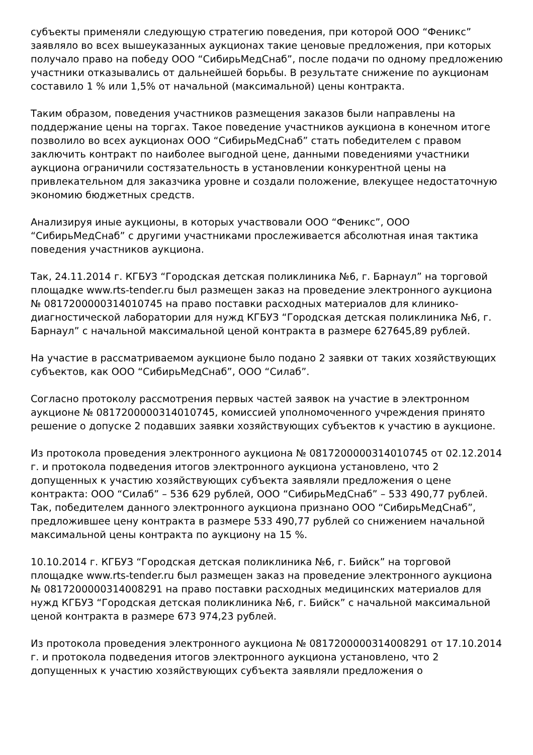субъекты применяли следующую стратегию поведения, при которой ООО “Феникс” заявляло во всех вышеуказанных аукционах такие ценовые предложения, при которых получало право на победу ООО “СибирьМедСнаб”, после подачи по одному предложению участники отказывались от дальнейшей борьбы. В результате снижение по аукционам составило 1 % или 1,5% от начальной (максимальной) цены контракта.
Таким образом, поведения участников размещения заказов были направлены на поддержание цены на торгах. Такое поведение участников аукциона в конечном итоге позволило во всех аукционах ООО “СибирьМедСнаб” стать победителем с правом заключить контракт по наиболее выгодной цене, данными поведениями участники аукциона ограничили состязательность в установлении конкурентной цены на привлекательном для заказчика уровне и создали положение, влекущее недостаточную экономию бюджетных средств.
Анализируя иные аукционы, в которых участвовали ООО “Феникс”, ООО “СибирьМедСнаб” с другими участниками прослеживается абсолютная иная тактика поведения участников аукциона.
Так, 24.11.2014 г. КГБУЗ “Городская детская поликлиника №6, г. Барнаул” на торговой площадке www.rts-tender.ru был размещен заказ на проведение электронного аукциона № 0817200000314010745 на право поставки расходных материалов для клинико-диагностической лаборатории для нужд КГБУЗ “Городская детская поликлиника №6, г. Барнаул” с начальной максимальной ценой контракта в размере 627645,89 рублей.
На участие в рассматриваемом аукционе было подано 2 заявки от таких хозяйствующих субъектов, как ООО “СибирьМедСнаб”, ООО “Силаб”.
Согласно протоколу рассмотрения первых частей заявок на участие в электронном аукционе № 0817200000314010745, комиссией уполномоченного учреждения принято решение о допуске 2 подавших заявки хозяйствующих субъектов к участию в аукционе.
Из протокола проведения электронного аукциона № 0817200000314010745 от 02.12.2014 г. и протокола подведения итогов электронного аукциона установлено, что 2 допущенных к участию хозяйствующих субъекта заявляли предложения о цене контракта: ООО “Силаб” – 536 629 рублей, ООО “СибирьМедСнаб” – 533 490,77 рублей. Так, победителем данного электронного аукциона признано ООО “СибирьМедСнаб”, предложившее цену контракта в размере 533 490,77 рублей со снижением начальной максимальной цены контракта по аукциону на 15 %.
10.10.2014 г. КГБУЗ “Городская детская поликлиника №6, г. Бийск” на торговой площадке www.rts-tender.ru был размещен заказ на проведение электронного аукциона № 0817200000314008291 на право поставки расходных медицинских материалов для нужд КГБУЗ “Городская детская поликлиника №6, г. Бийск” с начальной максимальной ценой контракта в размере 673 974,23 рублей.
Из протокола проведения электронного аукциона № 0817200000314008291 от 17.10.2014 г. и протокола подведения итогов электронного аукциона установлено, что 2 допущенных к участию хозяйствующих субъекта заявляли предложения о